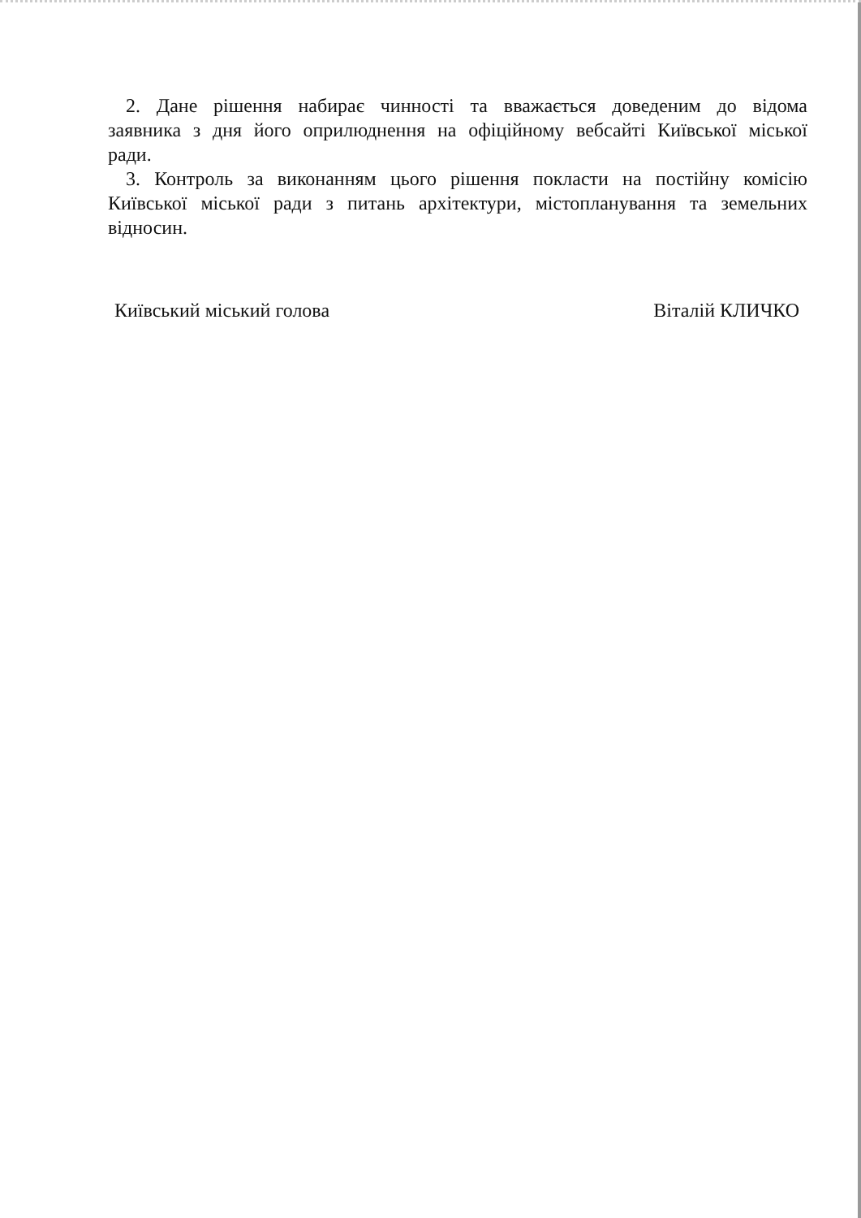2. Дане рішення набирає чинності та вважається доведеним до відома заявника з дня його оприлюднення на офіційному вебсайті Київської міської ради.
3. Контроль за виконанням цього рішення покласти на постійну комісію Київської міської ради з питань архітектури, містопланування та земельних відносин.
Київський міський голова Віталій КЛИЧКО